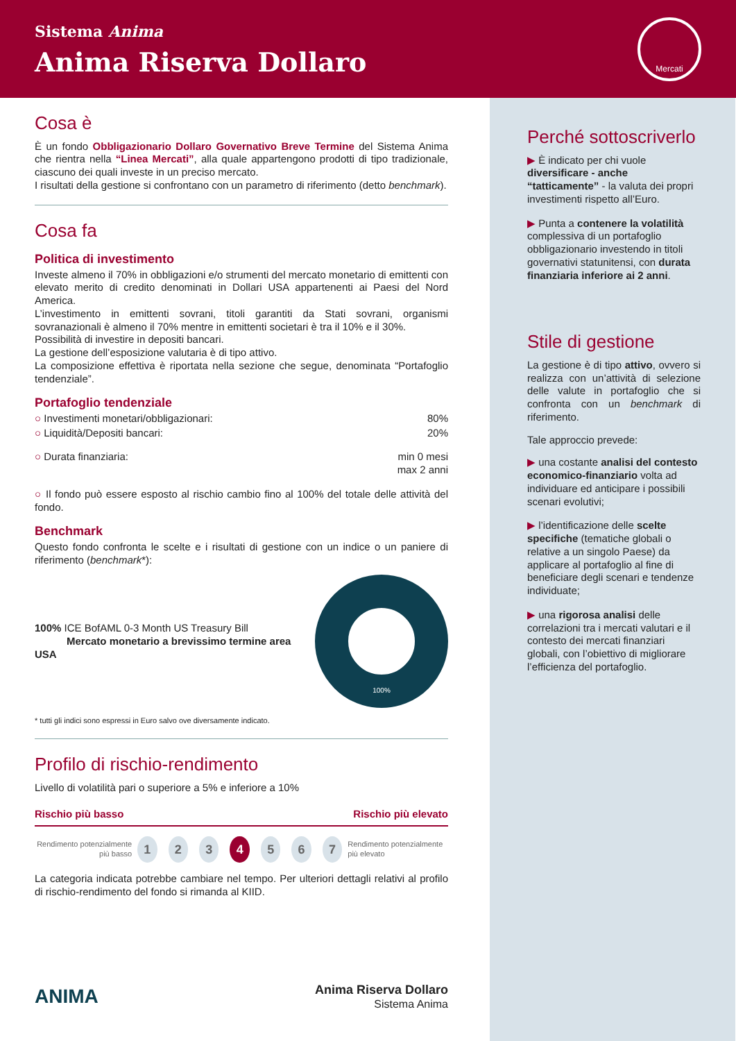Sistema Anima
Anima Riserva Dollaro
Mercati
Cosa è
È un fondo Obbligazionario Dollaro Governativo Breve Termine del Sistema Anima che rientra nella “Linea Mercati”, alla quale appartengono prodotti di tipo tradizionale, ciascuno dei quali investe in un preciso mercato.
I risultati della gestione si confrontano con un parametro di riferimento (detto benchmark).
Cosa fa
Politica di investimento
Investe almeno il 70% in obbligazioni e/o strumenti del mercato monetario di emittenti con elevato merito di credito denominati in Dollari USA appartenenti ai Paesi del Nord America.
L’investimento in emittenti sovrani, titoli garantiti da Stati sovrani, organismi sovranazionali è almeno il 70% mentre in emittenti societari è tra il 10% e il 30%.
Possibilità di investire in depositi bancari.
La gestione dell’esposizione valutaria è di tipo attivo.
La composizione effettiva è riportata nella sezione che segue, denominata “Portafoglio tendenziale”.
Portafoglio tendenziale
○ Investimenti monetari/obbligazionari: 80%
○ Liquidità/Depositi bancari: 20%
○ Durata finanziaria: min 0 mesi
max 2 anni
○ Il fondo può essere esposto al rischio cambio fino al 100% del totale delle attività del fondo.
Benchmark
Questo fondo confronta le scelte e i risultati di gestione con un indice o un paniere di riferimento (benchmark*):
100% ICE BofAML 0-3 Month US Treasury Bill
Mercato monetario a brevissimo termine area USA
100%
* tutti gli indici sono espressi in Euro salvo ove diversamente indicato.
Profilo di rischio-rendimento
Livello di volatilità pari o superiore a 5% e inferiore a 10%
Rischio più basso Rischio più elevato
Rendimento potenzialmente più basso 1234567 Rendimento potenzialmente più elevato
La categoria indicata potrebbe cambiare nel tempo. Per ulteriori dettagli relativi al profilo di rischio-rendimento del fondo si rimanda al KIID.
ANIMA Anima Riserva Dollaro
Sistema Anima
Perché sottoscriverlo
▶ È indicato per chi vuole diversificare - anche “tatticamente” - la valuta dei propri investimenti rispetto all’Euro.
▶ Punta a contenere la volatilità complessiva di un portafoglio obbligazionario investendo in titoli governativi statunitensi, con durata finanziaria inferiore ai 2 anni.
Stile di gestione
La gestione è di tipo attivo, ovvero si realizza con un’attività di selezione delle valute in portafoglio che si confronta con un benchmark di riferimento.
Tale approccio prevede:
▶ una costante analisi del contesto economico-finanziario volta ad individuare ed anticipare i possibili scenari evolutivi;
▶ l’identificazione delle scelte specifiche (tematiche globali o relative a un singolo Paese) da applicare al portafoglio al fine di beneficiare degli scenari e tendenze individuate;
▶ una rigorosa analisi delle correlazioni tra i mercati valutari e il contesto dei mercati finanziari globali, con l’obiettivo di migliorare l’efficienza del portafoglio.